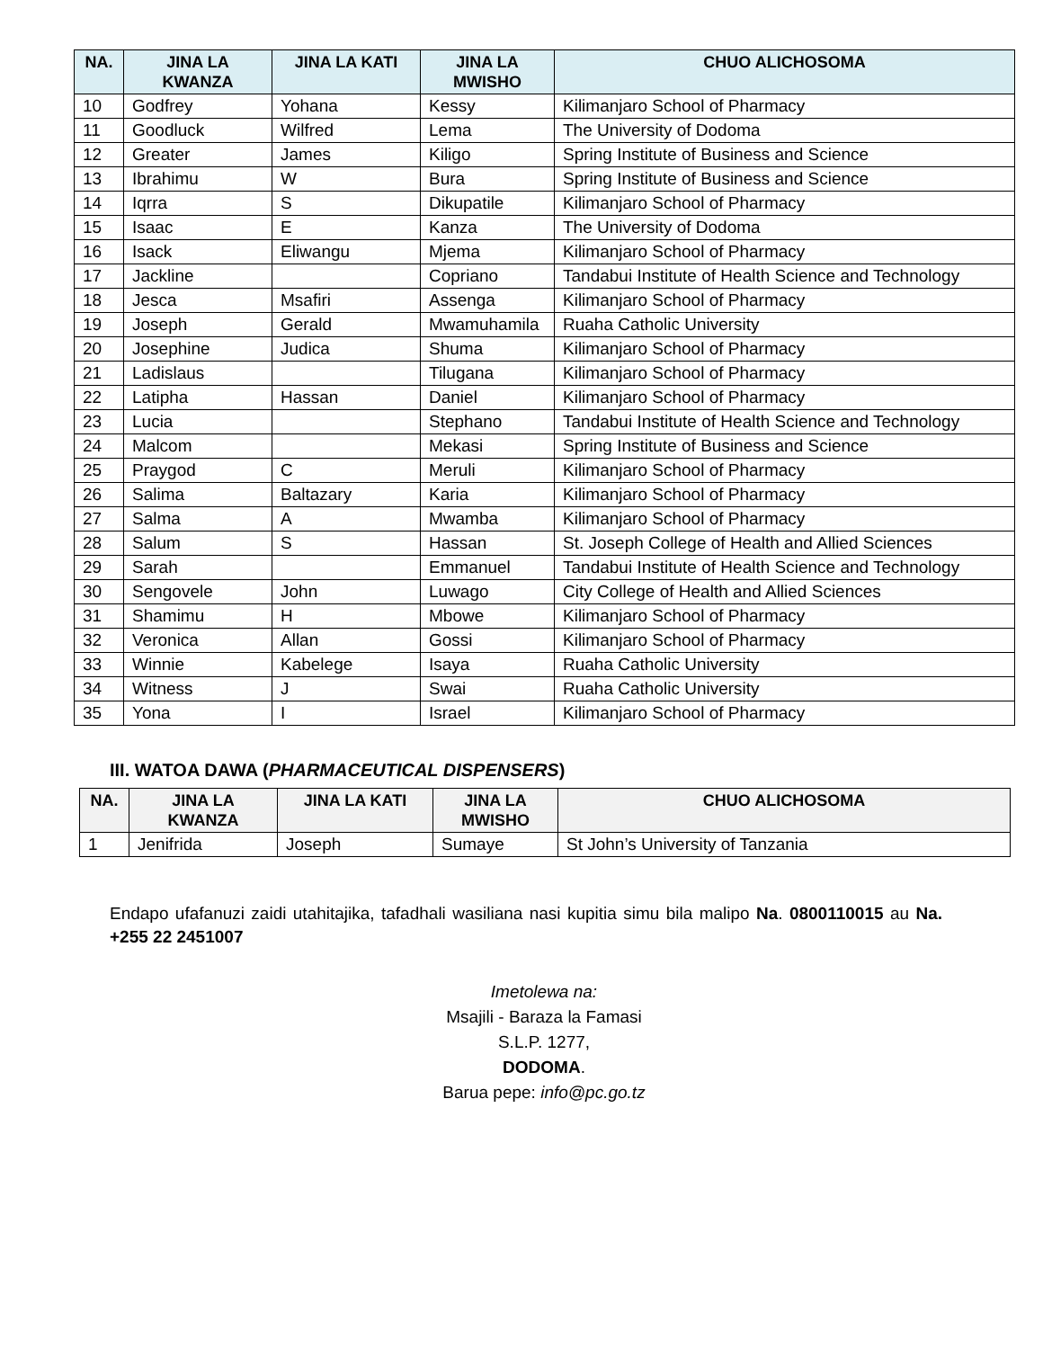| NA. | JINA LA KWANZA | JINA LA KATI | JINA LA MWISHO | CHUO ALICHOSOMA |
| --- | --- | --- | --- | --- |
| 10 | Godfrey | Yohana | Kessy | Kilimanjaro School of Pharmacy |
| 11 | Goodluck | Wilfred | Lema | The University of Dodoma |
| 12 | Greater | James | Kiligo | Spring Institute of Business and Science |
| 13 | Ibrahimu | W | Bura | Spring Institute of Business and Science |
| 14 | Iqrra | S | Dikupatile | Kilimanjaro School of Pharmacy |
| 15 | Isaac | E | Kanza | The University of Dodoma |
| 16 | Isack | Eliwangu | Mjema | Kilimanjaro School of Pharmacy |
| 17 | Jackline | | Copriano | Tandabui Institute of Health Science and Technology |
| 18 | Jesca | Msafiri | Assenga | Kilimanjaro School of Pharmacy |
| 19 | Joseph | Gerald | Mwamuhamila | Ruaha Catholic University |
| 20 | Josephine | Judica | Shuma | Kilimanjaro School of Pharmacy |
| 21 | Ladislaus | | Tilugana | Kilimanjaro School of Pharmacy |
| 22 | Latipha | Hassan | Daniel | Kilimanjaro School of Pharmacy |
| 23 | Lucia | | Stephano | Tandabui Institute of Health Science and Technology |
| 24 | Malcom | | Mekasi | Spring Institute of Business and Science |
| 25 | Praygod | C | Meruli | Kilimanjaro School of Pharmacy |
| 26 | Salima | Baltazary | Karia | Kilimanjaro School of Pharmacy |
| 27 | Salma | A | Mwamba | Kilimanjaro School of Pharmacy |
| 28 | Salum | S | Hassan | St. Joseph College of Health and Allied Sciences |
| 29 | Sarah | | Emmanuel | Tandabui Institute of Health Science and Technology |
| 30 | Sengovele | John | Luwago | City College of Health and Allied Sciences |
| 31 | Shamimu | H | Mbowe | Kilimanjaro School of Pharmacy |
| 32 | Veronica | Allan | Gossi | Kilimanjaro School of Pharmacy |
| 33 | Winnie | Kabelege | Isaya | Ruaha Catholic University |
| 34 | Witness | J | Swai | Ruaha Catholic University |
| 35 | Yona | I | Israel | Kilimanjaro School of Pharmacy |
III. WATOA DAWA (PHARMACEUTICAL DISPENSERS)
| NA. | JINA LA KWANZA | JINA LA KATI | JINA LA MWISHO | CHUO ALICHOSOMA |
| --- | --- | --- | --- | --- |
| 1 | Jenifrida | Joseph | Sumaye | St John’s University of Tanzania |
Endapo ufafanuzi zaidi utahitajika, tafadhali wasiliana nasi kupitia simu bila malipo Na. 0800110015 au Na. +255 22 2451007
Imetolewa na:
Msajili - Baraza la Famasi
S.L.P. 1277,
DODOMA.
Barua pepe: info@pc.go.tz